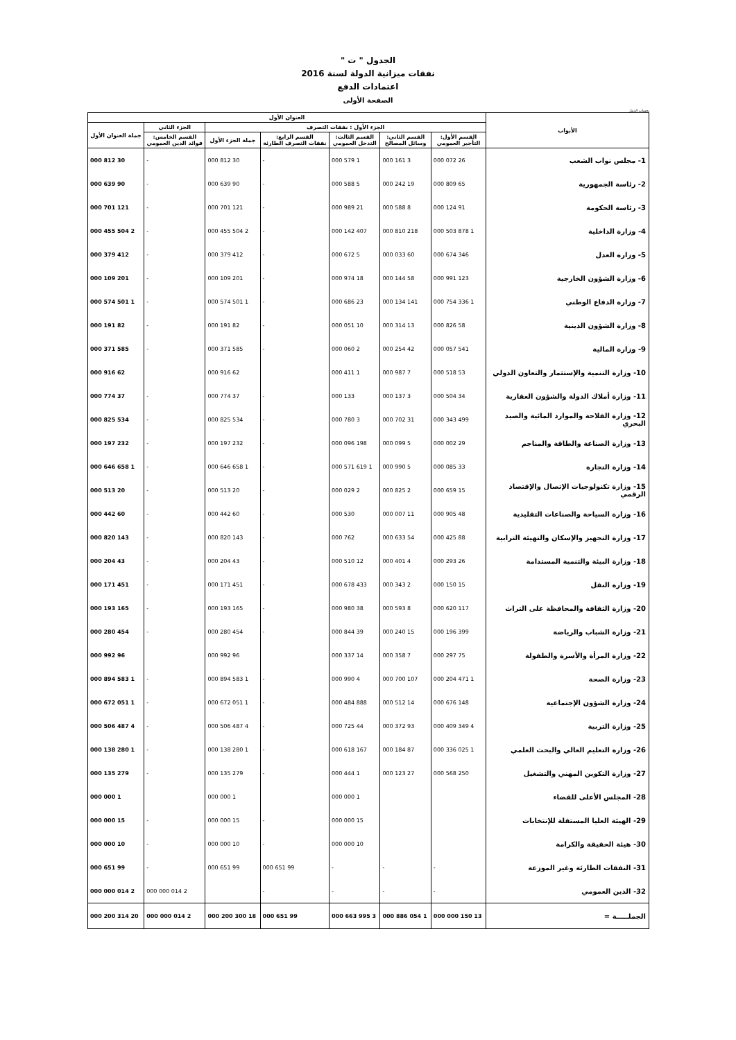الجدول " ت "
نفقات ميزانية الدولة لسنة 2016
اعتمادات الدفع
الصفحة الأولى
بحساب الدينار
| الأبواب | العنوان الأول | | | | | | |
| --- | --- | --- | --- | --- | --- | --- | --- |
| | الجزء الأول : نفقات التصرف | | | | | الجزء الثاني | جملة العنوان الأول |
| | القسم الأول: التأجير العمومي | القسم الثاني: وسائل المصالح | القسم الثالث: التدخل العمومي | القسم الرابع: نفقات التصرف الطارئة | جملة الجزء الأول | القسم الخامس: فوائد الدين العمومي | |
| 1- مجلس نواب الشعب | 26 072 000 | 3 161 000 | 1 579 000 | - | 30 812 000 | - | 30 812 000 |
| 2- رئاسة الجمهورية | 65 809 000 | 19 242 000 | 5 588 000 | - | 90 639 000 | - | 90 639 000 |
| 3- رئاسة الحكومة | 91 124 000 | 8 588 000 | 21 989 000 | - | 121 701 000 | - | 121 701 000 |
| 4- وزارة الداخلية | 1 878 503 000 | 218 810 000 | 407 142 000 | - | 2 504 455 000 | - | 2 504 455 000 |
| 5- وزارة العدل | 346 674 000 | 60 033 000 | 5 672 000 | - | 412 379 000 | - | 412 379 000 |
| 6- وزارة الشؤون الخارجية | 123 991 000 | 58 144 000 | 18 974 000 | - | 201 109 000 | - | 201 109 000 |
| 7- وزارة الدفاع الوطني | 1 336 754 000 | 141 134 000 | 23 686 000 | - | 1 501 574 000 | - | 1 501 574 000 |
| 8- وزارة الشؤون الدينية | 58 826 000 | 13 314 000 | 10 051 000 | - | 82 191 000 | - | 82 191 000 |
| 9- وزارة المالية | 541 057 000 | 42 254 000 | 2 060 000 | - | 585 371 000 | - | 585 371 000 |
| 10- وزارة التنمية والإستثمار والتعاون الدولي | 53 518 000 | 7 987 000 | 1 411 000 | | 62 916 000 | | 62 916 000 |
| 11- وزارة أملاك الدولة والشؤون العقارية | 34 504 000 | 3 137 000 | 133 000 | - | 37 774 000 | - | 37 774 000 |
| 12- وزارة الفلاحة والموارد المائية والصيد البحري | 499 343 000 | 31 702 000 | 3 780 000 | - | 534 825 000 | - | 534 825 000 |
| 13- وزارة الصناعة والطاقة والمناجم | 29 002 000 | 5 099 000 | 198 096 000 | - | 232 197 000 | - | 232 197 000 |
| 14- وزارة التجارة | 33 085 000 | 5 990 000 | 1 619 571 000 | - | 1 658 646 000 | - | 1 658 646 000 |
| 15- وزارة تكنولوجيات الإتصال والإقتصاد الرقمي | 15 659 000 | 2 825 000 | 2 029 000 | - | 20 513 000 | - | 20 513 000 |
| 16- وزارة السياحة والصناعات التقليدية | 48 905 000 | 11 007 000 | 530 000 | - | 60 442 000 | - | 60 442 000 |
| 17- وزارة التجهيز والإسكان والتهيئة الترابية | 88 425 000 | 54 633 000 | 762 000 | - | 143 820 000 | - | 143 820 000 |
| 18- وزارة البيئة والتنمية المستدامة | 26 293 000 | 4 401 000 | 12 510 000 | - | 43 204 000 | - | 43 204 000 |
| 19- وزارة النقل | 15 150 000 | 2 343 000 | 433 678 000 | - | 451 171 000 | - | 451 171 000 |
| 20- وزارة الثقافة والمحافظة على التراث | 117 620 000 | 8 593 000 | 38 980 000 | - | 165 193 000 | - | 165 193 000 |
| 21- وزارة الشباب والرياضة | 399 196 000 | 15 240 000 | 39 844 000 | - | 454 280 000 | - | 454 280 000 |
| 22- وزارة المرأة والأسرة والطفولة | 75 297 000 | 7 358 000 | 14 337 000 | | 96 992 000 | | 96 992 000 |
| 23- وزارة الصحة | 1 471 204 000 | 107 700 000 | 4 990 000 | - | 1 583 894 000 | - | 1 583 894 000 |
| 24- وزارة الشؤون الإجتماعية | 148 676 000 | 14 512 000 | 888 484 000 | - | 1 051 672 000 | - | 1 051 672 000 |
| 25- وزارة التربية | 4 349 409 000 | 93 372 000 | 44 725 000 | - | 4 487 506 000 | - | 4 487 506 000 |
| 26- وزارة التعليم العالي والبحث العلمي | 1 025 336 000 | 87 184 000 | 167 618 000 | - | 1 280 138 000 | - | 1 280 138 000 |
| 27- وزارة التكوين المهني والتشغيل | 250 568 000 | 27 123 000 | 1 444 000 | - | 279 135 000 | - | 279 135 000 |
| 28- المجلس الأعلى للقضاء | | | 1 000 000 | | 1 000 000 | | 1 000 000 |
| 29- الهيئة العليا المستقلة للإنتخابات | | | 15 000 000 | - | 15 000 000 | - | 15 000 000 |
| 30- هيئة الحقيقة والكرامة | | | 10 000 000 | - | 10 000 000 | - | 10 000 000 |
| 31- النفقات الطارئة وغير الموزعة | - | - | - | 99 651 000 | 99 651 000 | - | 99 651 000 |
| 32- الدين العمومي | - | - | - | - | | 2 014 000 000 | 2 014 000 000 |
| الجملـــــة = | 13 150 000 000 | 1 054 886 000 | 3 995 663 000 | 99 651 000 | 18 300 200 000 | 2 014 000 000 | 20 314 200 000 |